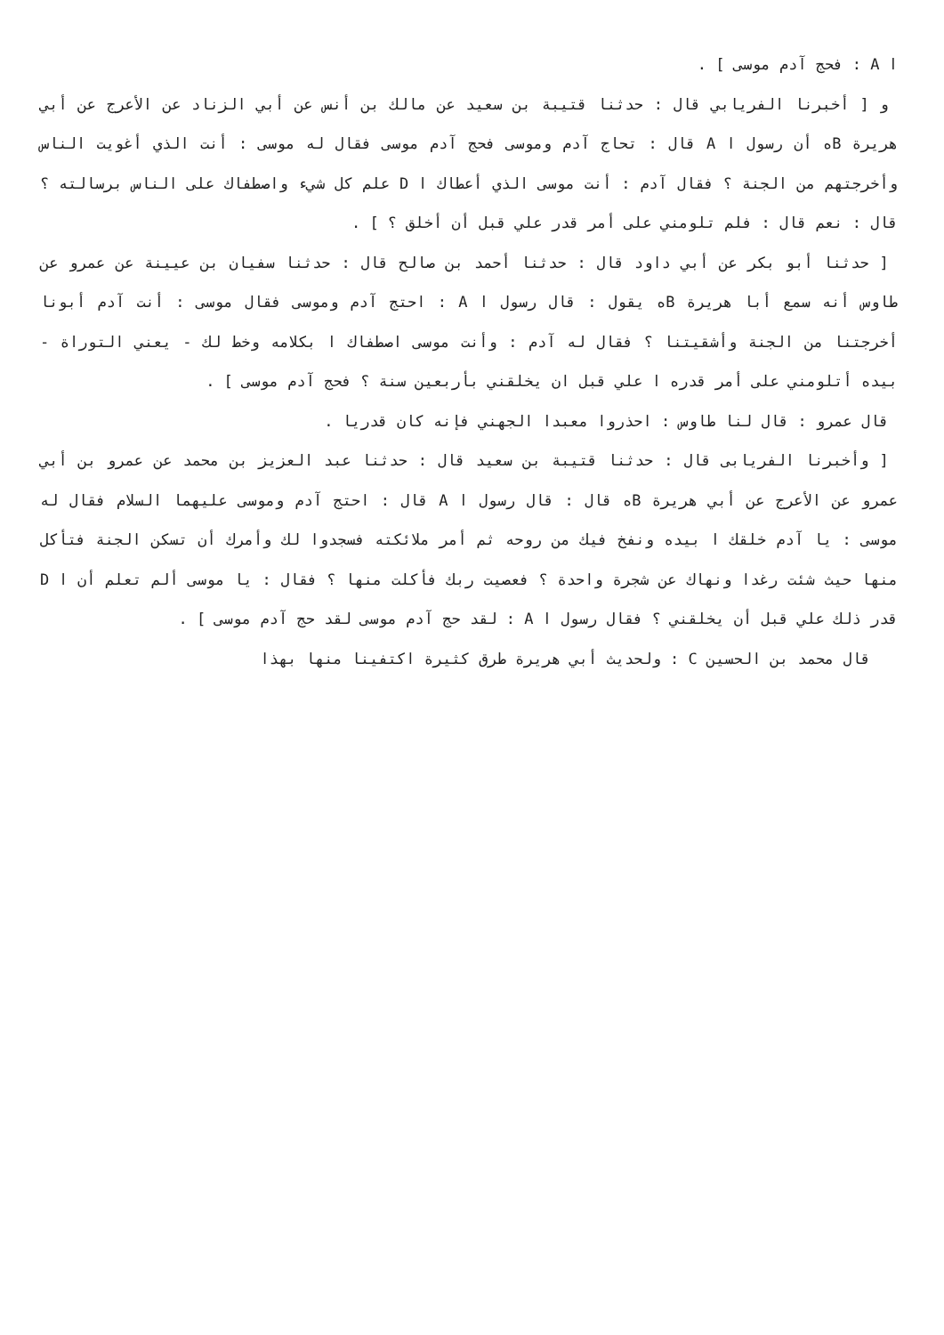ا A : فحج آدم موسى ] .
و [ أخبرنا الفريابي قال : حدثنا قتيبة بن سعيد عن مالك بن أنس عن أبي الزناد عن الأعرج عن أبي هريرة Bه أن رسول ا A قال : تحاج آدم وموسى فحج آدم موسى فقال له موسى : أنت الذي أغويت الناس وأخرجتهم من الجنة ؟ فقال آدم : أنت موسى الذي أعطاك ا D علم كل شيء واصطفاك على الناس برسالته ؟ قال : نعم قال : فلم تلومني على أمر قدر علي قبل أن أخلق ؟ ] .
[ حدثنا أبو بكر عن أبي داود قال : حدثنا أحمد بن صالح قال : حدثنا سفيان بن عيينة عن عمرو عن طاوس أنه سمع أبا هريرة Bه يقول : قال رسول ا A : احتج آدم وموسى فقال موسى : أنت آدم أبونا أخرجتنا من الجنة وأشقيتنا ؟ فقال له آدم : وأنت موسى اصطفاك ا بكلامه وخط لك - يعني التوراة - بيده أتلومني على أمر قدره ا علي قبل ان يخلقني بأربعين سنة ؟ فحج آدم موسى ] .
قال عمرو : قال لنا طاوس : احذروا معبدا الجهني فإنه كان قدريا .
[ وأخبرنا الفريابى قال : حدثنا قتيبة بن سعيد قال : حدثنا عبد العزيز بن محمد عن عمرو بن أبي عمرو عن الأعرج عن أبي هريرة Bه قال : قال رسول ا A قال : احتج آدم وموسى عليهما السلام فقال له موسى : يا آدم خلقك ا بيده ونفخ فيك من روحه ثم أمر ملائكته فسجدوا لك وأمرك أن تسكن الجنة فتأكل منها حيث شئت رغدا ونهاك عن شجرة واحدة ؟ فعصيت ربك فأكلت منها ؟ فقال : يا موسى ألم تعلم أن ا D قدر ذلك علي قبل أن يخلقني ؟ فقال رسول ا A : لقد حج آدم موسى لقد حج آدم موسى ] .
قال محمد بن الحسين C : ولحديث أبي هريرة طرق كثيرة اكتفينا منها بهذا